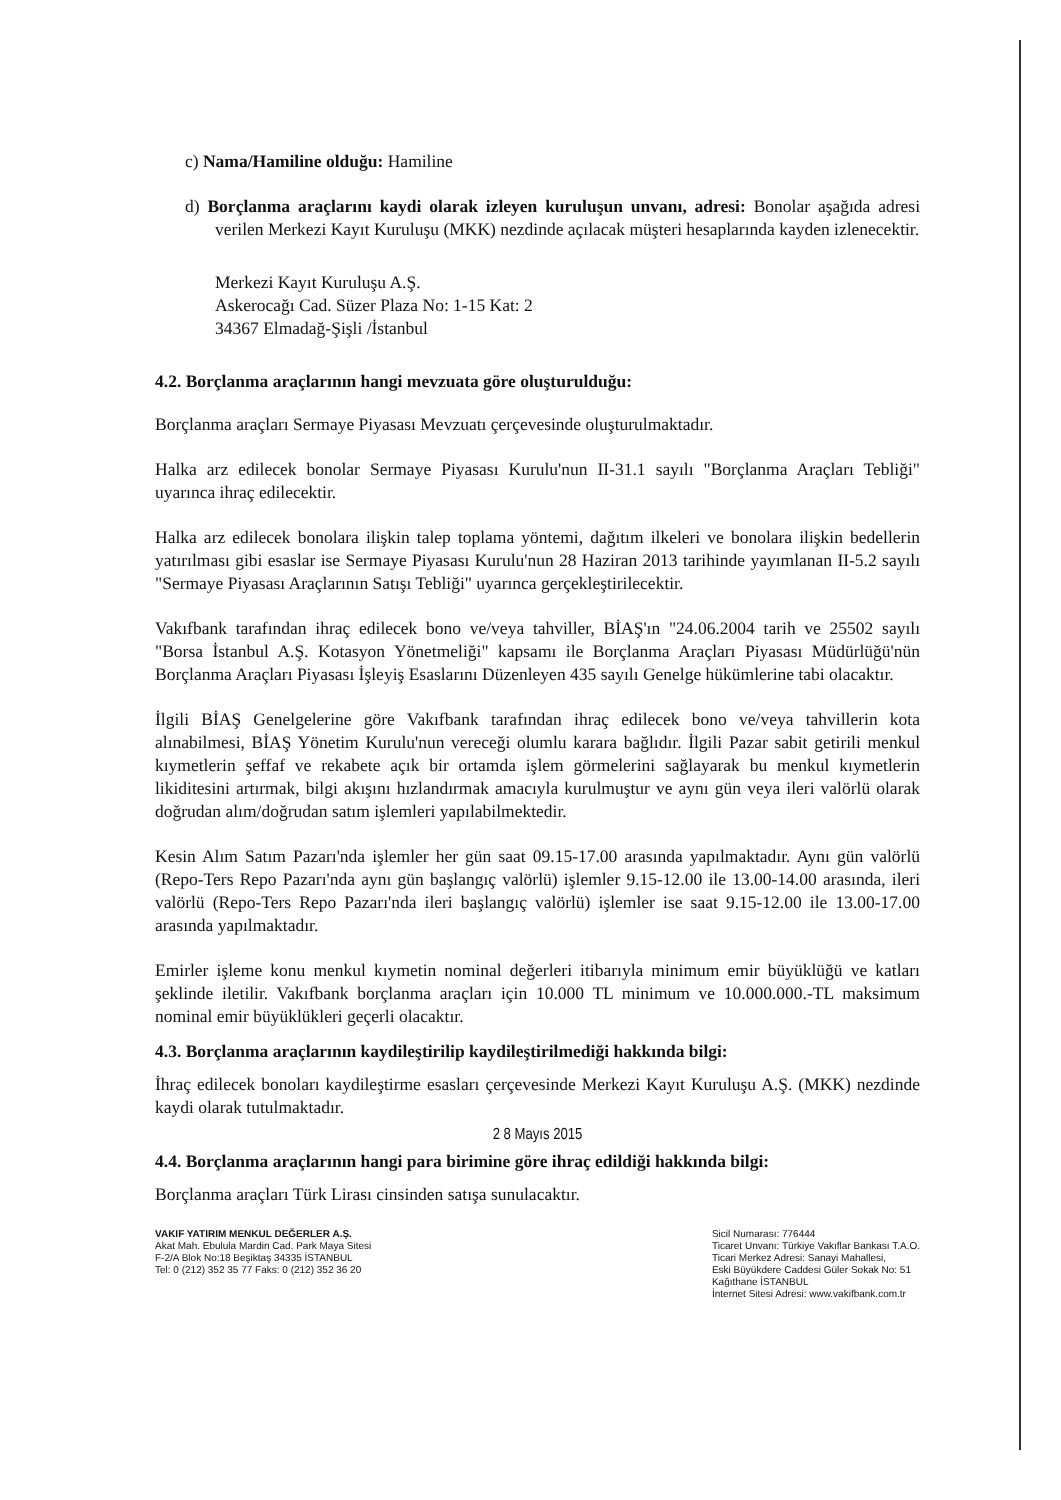c) Nama/Hamiline olduğu: Hamiline
d) Borçlanma araçlarını kaydi olarak izleyen kuruluşun unvanı, adresi: Bonolar aşağıda adresi verilen Merkezi Kayıt Kuruluşu (MKK) nezdinde açılacak müşteri hesaplarında kayden izlenecektir.
Merkezi Kayıt Kuruluşu A.Ş.
Askerocağı Cad. Süzer Plaza No: 1-15 Kat: 2
34367 Elmadağ-Şişli /İstanbul
4.2. Borçlanma araçlarının hangi mevzuata göre oluşturulduğu:
Borçlanma araçları Sermaye Piyasası Mevzuatı çerçevesinde oluşturulmaktadır.
Halka arz edilecek bonolar Sermaye Piyasası Kurulu'nun II-31.1 sayılı "Borçlanma Araçları Tebliği" uyarınca ihraç edilecektir.
Halka arz edilecek bonolara ilişkin talep toplama yöntemi, dağıtım ilkeleri ve bonolara ilişkin bedellerin yatırılması gibi esaslar ise Sermaye Piyasası Kurulu'nun 28 Haziran 2013 tarihinde yayımlanan II-5.2 sayılı "Sermaye Piyasası Araçlarının Satışı Tebliği" uyarınca gerçekleştirilecektir.
Vakıfbank tarafından ihraç edilecek bono ve/veya tahviller, BİAŞ'ın "24.06.2004 tarih ve 25502 sayılı "Borsa İstanbul A.Ş. Kotasyon Yönetmeliği" kapsamı ile Borçlanma Araçları Piyasası Müdürlüğü'nün Borçlanma Araçları Piyasası İşleyiş Esaslarını Düzenleyen 435 sayılı Genelge hükümlerine tabi olacaktır.
İlgili BİAŞ Genelgelerine göre Vakıfbank tarafından ihraç edilecek bono ve/veya tahvillerin kota alınabilmesi, BİAŞ Yönetim Kurulu'nun vereceği olumlu karara bağlıdır. İlgili Pazar sabit getirili menkul kıymetlerin şeffaf ve rekabete açık bir ortamda işlem görmelerini sağlayarak bu menkul kıymetlerin likiditesini artırmak, bilgi akışını hızlandırmak amacıyla kurulmuştur ve aynı gün veya ileri valörlü olarak doğrudan alım/doğrudan satım işlemleri yapılabilmektedir.
Kesin Alım Satım Pazarı'nda işlemler her gün saat 09.15-17.00 arasında yapılmaktadır. Aynı gün valörlü (Repo-Ters Repo Pazarı'nda aynı gün başlangıç valörlü) işlemler 9.15-12.00 ile 13.00-14.00 arasında, ileri valörlü (Repo-Ters Repo Pazarı'nda ileri başlangıç valörlü) işlemler ise saat 9.15-12.00 ile 13.00-17.00 arasında yapılmaktadır.
Emirler işleme konu menkul kıymetin nominal değerleri itibarıyla minimum emir büyüklüğü ve katları şeklinde iletilir. Vakıfbank borçlanma araçları için 10.000 TL minimum ve 10.000.000.-TL maksimum nominal emir büyüklükleri geçerli olacaktır.
4.3. Borçlanma araçlarının kaydileştirilip kaydileştirilmediği hakkında bilgi:
İhraç edilecek bonoları kaydileştirme esasları çerçevesinde Merkezi Kayıt Kuruluşu A.Ş. (MKK) nezdinde kaydi olarak tutulmaktadır.
2 8 Mayıs 2015
4.4. Borçlanma araçlarının hangi para birimine göre ihraç edildiği hakkında bilgi:
Borçlanma araçları Türk Lirası cinsinden satışa sunulacaktır.
VAKIF YATIRIM MENKUL DEĞERLER A.Ş.
Akat Mah. Ebulula Mardin Cad. Park Maya Sitesi
F-2/A Blok No:18 Beşiktaş 34335 İSTANBUL
Tel: 0 (212) 352 35 77 Faks: 0 (212) 352 36 20
Sicil Numarası: 776444
Ticaret Unvanı: Türkiye Vakıflar Bankası T.A.O.
Ticari Merkez Adresi: Sanayi Mahallesi,
Eski Büyükdere Caddesi Güler Sokak No: 51
Kağıthane İSTANBUL
İnternet Sitesi Adresi: www.vakifbank.com.tr